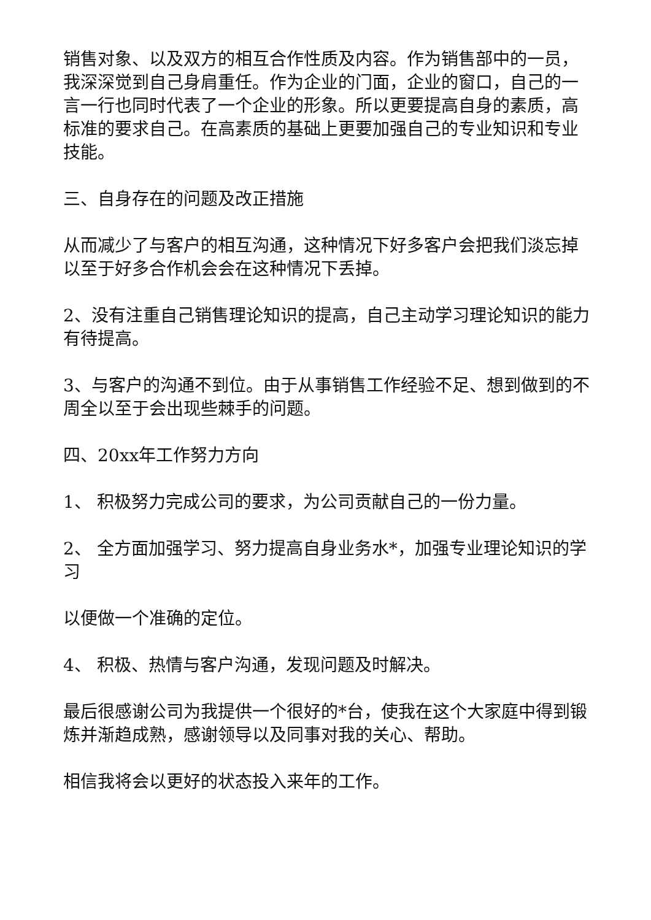销售对象、以及双方的相互合作性质及内容。作为销售部中的一员，我深深觉到自己身肩重任。作为企业的门面，企业的窗口，自己的一言一行也同时代表了一个企业的形象。所以更要提高自身的素质，高标准的要求自己。在高素质的基础上更要加强自己的专业知识和专业技能。
三、自身存在的问题及改正措施
从而减少了与客户的相互沟通，这种情况下好多客户会把我们淡忘掉以至于好多合作机会会在这种情况下丢掉。
2、没有注重自己销售理论知识的提高，自己主动学习理论知识的能力有待提高。
3、与客户的沟通不到位。由于从事销售工作经验不足、想到做到的不周全以至于会出现些棘手的问题。
四、20xx年工作努力方向
1、 积极努力完成公司的要求，为公司贡献自己的一份力量。
2、 全方面加强学习、努力提高自身业务水*，加强专业理论知识的学习
以便做一个准确的定位。
4、 积极、热情与客户沟通，发现问题及时解决。
最后很感谢公司为我提供一个很好的*台，使我在这个大家庭中得到锻炼并渐趋成熟，感谢领导以及同事对我的关心、帮助。
相信我将会以更好的状态投入来年的工作。